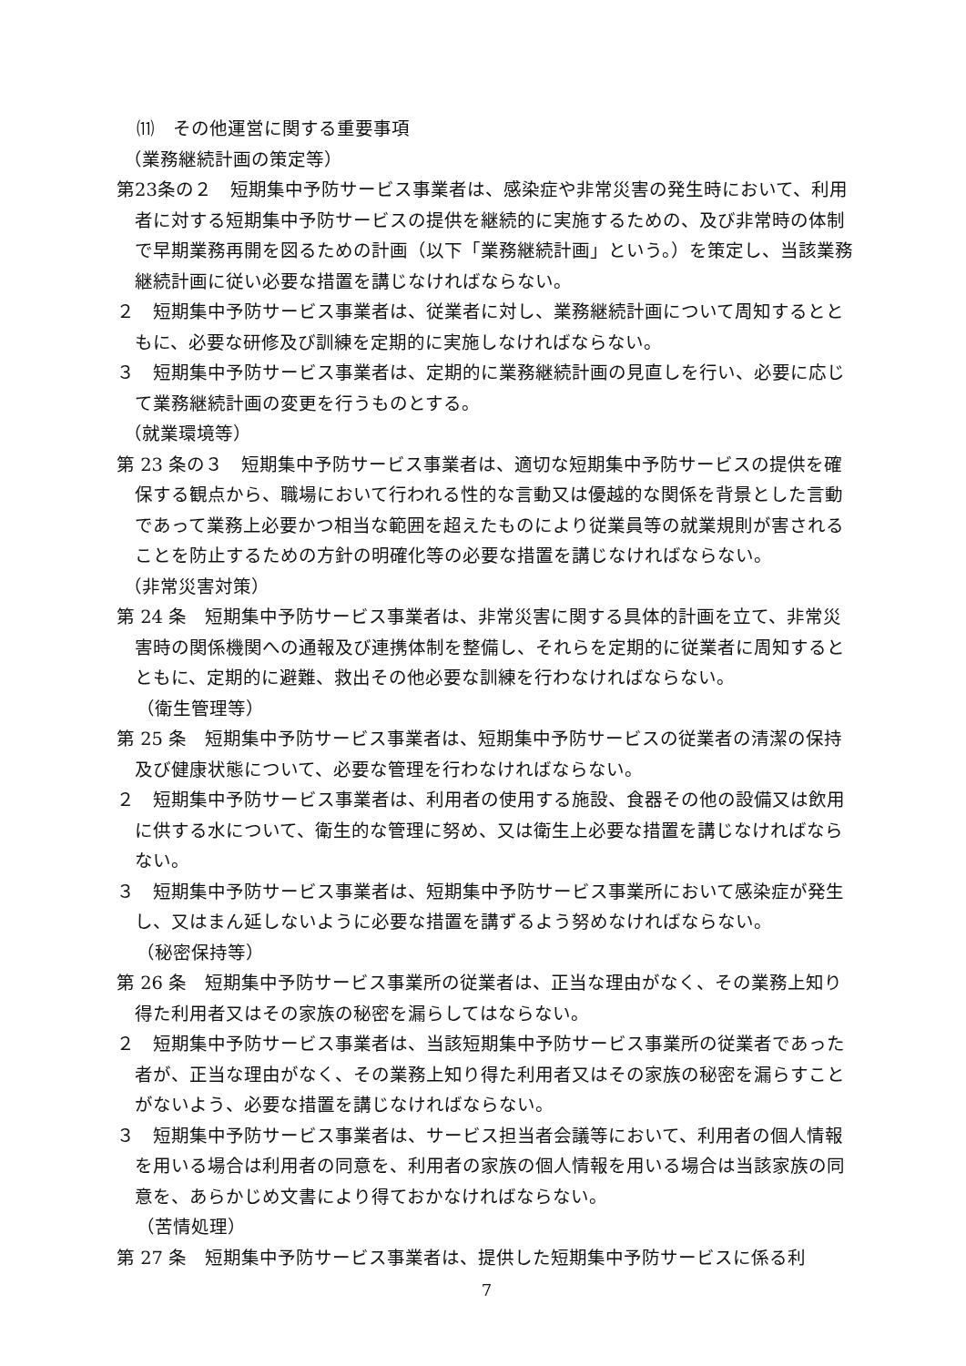⑾　その他運営に関する重要事項
（業務継続計画の策定等）
第23条の２　短期集中予防サービス事業者は、感染症や非常災害の発生時において、利用者に対する短期集中予防サービスの提供を継続的に実施するための、及び非常時の体制で早期業務再開を図るための計画（以下「業務継続計画」という。）を策定し、当該業務継続計画に従い必要な措置を講じなければならない。
２　短期集中予防サービス事業者は、従業者に対し、業務継続計画について周知するとともに、必要な研修及び訓練を定期的に実施しなければならない。
３　短期集中予防サービス事業者は、定期的に業務継続計画の見直しを行い、必要に応じて業務継続計画の変更を行うものとする。
（就業環境等）
第 23 条の３　短期集中予防サービス事業者は、適切な短期集中予防サービスの提供を確保する観点から、職場において行われる性的な言動又は優越的な関係を背景とした言動であって業務上必要かつ相当な範囲を超えたものにより従業員等の就業規則が害されることを防止するための方針の明確化等の必要な措置を講じなければならない。
（非常災害対策）
第 24 条　短期集中予防サービス事業者は、非常災害に関する具体的計画を立て、非常災害時の関係機関への通報及び連携体制を整備し、それらを定期的に従業者に周知するとともに、定期的に避難、救出その他必要な訓練を行わなければならない。
（衛生管理等）
第 25 条　短期集中予防サービス事業者は、短期集中予防サービスの従業者の清潔の保持及び健康状態について、必要な管理を行わなければならない。
２　短期集中予防サービス事業者は、利用者の使用する施設、食器その他の設備又は飲用に供する水について、衛生的な管理に努め、又は衛生上必要な措置を講じなければならない。
３　短期集中予防サービス事業者は、短期集中予防サービス事業所において感染症が発生し、又はまん延しないように必要な措置を講ずるよう努めなければならない。
（秘密保持等）
第 26 条　短期集中予防サービス事業所の従業者は、正当な理由がなく、その業務上知り得た利用者又はその家族の秘密を漏らしてはならない。
２　短期集中予防サービス事業者は、当該短期集中予防サービス事業所の従業者であった者が、正当な理由がなく、その業務上知り得た利用者又はその家族の秘密を漏らすことがないよう、必要な措置を講じなければならない。
３　短期集中予防サービス事業者は、サービス担当者会議等において、利用者の個人情報を用いる場合は利用者の同意を、利用者の家族の個人情報を用いる場合は当該家族の同意を、あらかじめ文書により得ておかなければならない。
（苦情処理）
第 27 条　短期集中予防サービス事業者は、提供した短期集中予防サービスに係る利
7